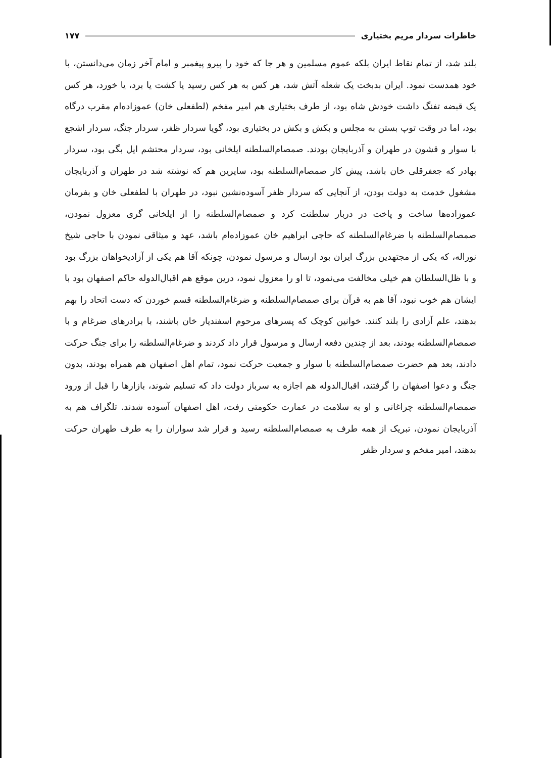خاطرات سردار مریم بختیاری ۱۷۷
بلند شد، از تمام نقاط ایران بلکه عموم مسلمین و هر جا که خود را پیرو پیغمبر و امام آخر زمان می‌دانستن، با خود همدست نمود. ایران بدبخت یک شعله آتش شد، هر کس به هر کس رسید یا کشت یا برد، یا خورد، هر کس یک قبضه تفنگ داشت خودش شاه بود، از طرف بختیاری هم امیر مفخم (لطفعلی خان) عموزاده‌ام مقرب درگاه بود، اما در وقت توپ بستن به مجلس و بکش و بکش در بختیاری بود، گویا سردار ظفر، سردار جنگ، سردار اشجع با سوار و قشون در طهران و آذربایجان بودند. صمصام‌السلطنه ایلخانی بود، سردار محتشم ایل بگی بود، سردار بهادر که جعفرقلی خان باشد، پیش کار صمصام‌السلطنه بود، سایرین هم که نوشته شد در طهران و آذربایجان مشغول خدمت به دولت بودن، از آنجایی که سردار ظفر آسوده‌نشین نبود، در طهران با لطفعلی خان و بفرمان عموزاده‌ها ساخت و پاخت در دربار سلطنت کرد و صمصام‌السلطنه را از ایلخانی گری معزول نمودن، صمصام‌السلطنه با ضرغام‌السلطنه که حاجی ابراهیم خان عموزاده‌ام باشد، عهد و میثاقی نمودن با حاجی شیخ نوراله، که یکی از مجتهدین بزرگ ایران بود ارسال و مرسول نمودن، چونکه آقا هم یکی از آزادیخواهان بزرگ بود و با ظل‌السلطان هم خیلی مخالفت می‌نمود، تا او را معزول نمود، درین موقع هم اقبال‌الدوله حاکم اصفهان بود با ایشان هم خوب نبود، آقا هم به قرآن برای صمصام‌السلطنه و ضرغام‌السلطنه قسم خوردن که دست اتحاد را بهم بدهند، علم آزادی را بلند کنند. خوانین کوچک که پسرهای مرحوم اسفندیار خان باشند، با برادرهای ضرغام و با صمصام‌السلطنه بودند، بعد از چندین دفعه ارسال و مرسول قرار داد کردند و ضرغام‌السلطنه را برای جنگ حرکت دادند، بعد هم حضرت صمصام‌السلطنه با سوار و جمعیت حرکت نمود، تمام اهل اصفهان هم همراه بودند، بدون جنگ و دعوا اصفهان را گرفتند، اقبال‌الدوله هم اجازه به سرباز دولت داد که تسلیم شوند، بازارها را قبل از ورود صمصام‌السلطنه چراغانی و او به سلامت در عمارت حکومتی رفت، اهل اصفهان آسوده شدند. تلگراف هم به آذربایجان نمودن، تبریک از همه طرف به صمصام‌السلطنه رسید و قرار شد سواران را به طرف طهران حرکت بدهند، امیر مفخم و سردار ظفر